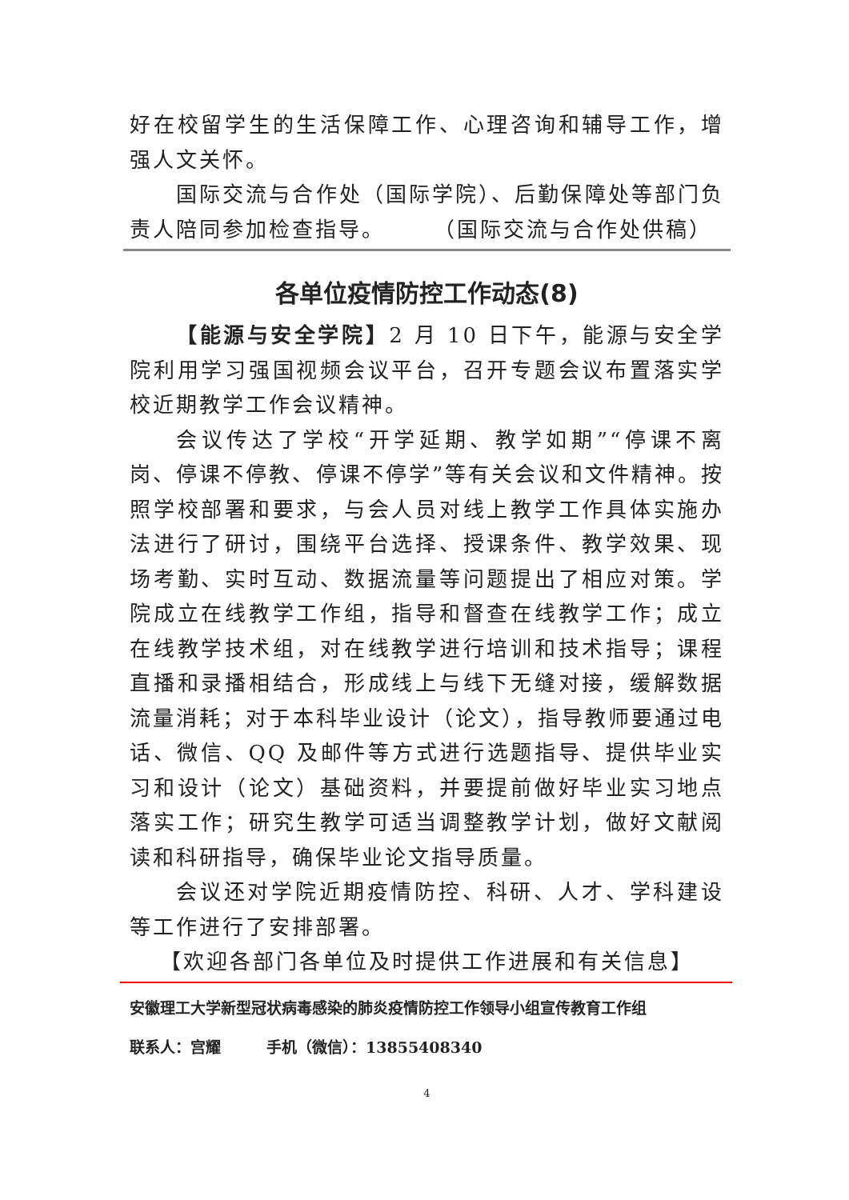好在校留学生的生活保障工作、心理咨询和辅导工作，增强人文关怀。
国际交流与合作处（国际学院）、后勤保障处等部门负责人陪同参加检查指导。　　　（国际交流与合作处供稿）
各单位疫情防控工作动态(8)
【能源与安全学院】2 月 10 日下午，能源与安全学院利用学习强国视频会议平台，召开专题会议布置落实学校近期教学工作会议精神。
会议传达了学校“开学延期、教学如期”“停课不离岗、停课不停教、停课不停学”等有关会议和文件精神。按照学校部署和要求，与会人员对线上教学工作具体实施办法进行了研讨，围绕平台选择、授课条件、教学效果、现场考勤、实时互动、数据流量等问题提出了相应对策。学院成立在线教学工作组，指导和督查在线教学工作；成立在线教学技术组，对在线教学进行培训和技术指导；课程直播和录播相结合，形成线上与线下无缝对接，缓解数据流量消耗；对于本科毕业设计（论文），指导教师要通过电话、微信、QQ 及邮件等方式进行选题指导、提供毕业实习和设计（论文）基础资料，并要提前做好毕业实习地点落实工作；研究生教学可适当调整教学计划，做好文献阅读和科研指导，确保毕业论文指导质量。
会议还对学院近期疫情防控、科研、人才、学科建设等工作进行了安排部署。
【欢迎各部门各单位及时提供工作进展和有关信息】
安徽理工大学新型冠状病毒感染的肺炎疫情防控工作领导小组宣传教育工作组
联系人：宫耀　　　手机（微信）：13855408340
4